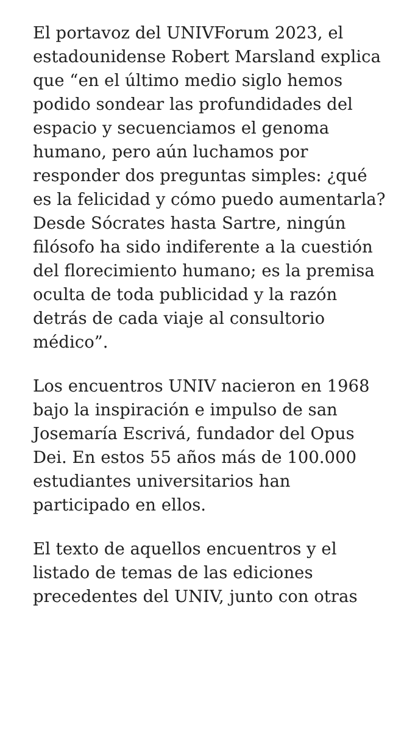El portavoz del UNIVForum 2023, el estadounidense Robert Marsland explica que “en el último medio siglo hemos podido sondear las profundidades del espacio y secuenciamos el genoma humano, pero aún luchamos por responder dos preguntas simples: ¿qué es la felicidad y cómo puedo aumentarla? Desde Sócrates hasta Sartre, ningún filósofo ha sido indiferente a la cuestión del florecimiento humano; es la premisa oculta de toda publicidad y la razón detrás de cada viaje al consultorio médico”.
Los encuentros UNIV nacieron en 1968 bajo la inspiración e impulso de san Josemaría Escrivá, fundador del Opus Dei. En estos 55 años más de 100.000 estudiantes universitarios han participado en ellos.
El texto de aquellos encuentros y el listado de temas de las ediciones precedentes del UNIV, junto con otras